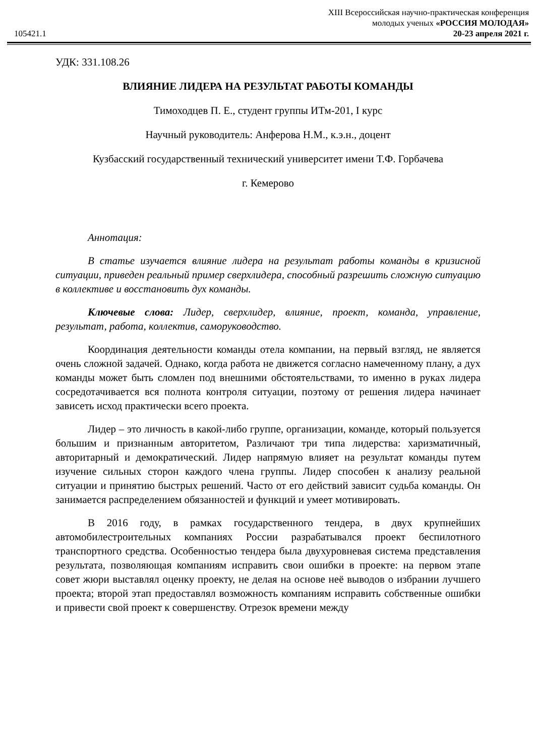105421.1
XIII Всероссийская научно-практическая конференция
молодых ученых «РОССИЯ МОЛОДАЯ»
20-23 апреля 2021 г.
УДК: 331.108.26
ВЛИЯНИЕ ЛИДЕРА НА РЕЗУЛЬТАТ РАБОТЫ КОМАНДЫ
Тимоходцев П. Е., студент группы ИТм-201, I курс
Научный руководитель: Анферова Н.М., к.э.н., доцент
Кузбасский государственный технический университет имени Т.Ф. Горбачева
г. Кемерово
Аннотация:
В статье изучается влияние лидера на результат работы команды в кризисной ситуации, приведен реальный пример сверхлидера, способный разрешить сложную ситуацию в коллективе и восстановить дух команды.
Ключевые слова: Лидер, сверхлидер, влияние, проект, команда, управление, результат, работа, коллектив, саморуководство.
Координация деятельности команды отела компании, на первый взгляд, не является очень сложной задачей. Однако, когда работа не движется согласно намеченному плану, а дух команды может быть сломлен под внешними обстоятельствами, то именно в руках лидера сосредотачивается вся полнота контроля ситуации, поэтому от решения лидера начинает зависеть исход практически всего проекта.
Лидер – это личность в какой-либо группе, организации, команде, который пользуется большим и признанным авторитетом, Различают три типа лидерства: харизматичный, авторитарный и демократический. Лидер напрямую влияет на результат команды путем изучение сильных сторон каждого члена группы. Лидер способен к анализу реальной ситуации и принятию быстрых решений. Часто от его действий зависит судьба команды. Он занимается распределением обязанностей и функций и умеет мотивировать.
В 2016 году, в рамках государственного тендера, в двух крупнейших автомобилестроительных компаниях России разрабатывался проект беспилотного транспортного средства. Особенностью тендера была двухуровневая система представления результата, позволяющая компаниям исправить свои ошибки в проекте: на первом этапе совет жюри выставлял оценку проекту, не делая на основе неё выводов о избрании лучшего проекта; второй этап предоставлял возможность компаниям исправить собственные ошибки и привести свой проект к совершенству. Отрезок времени между